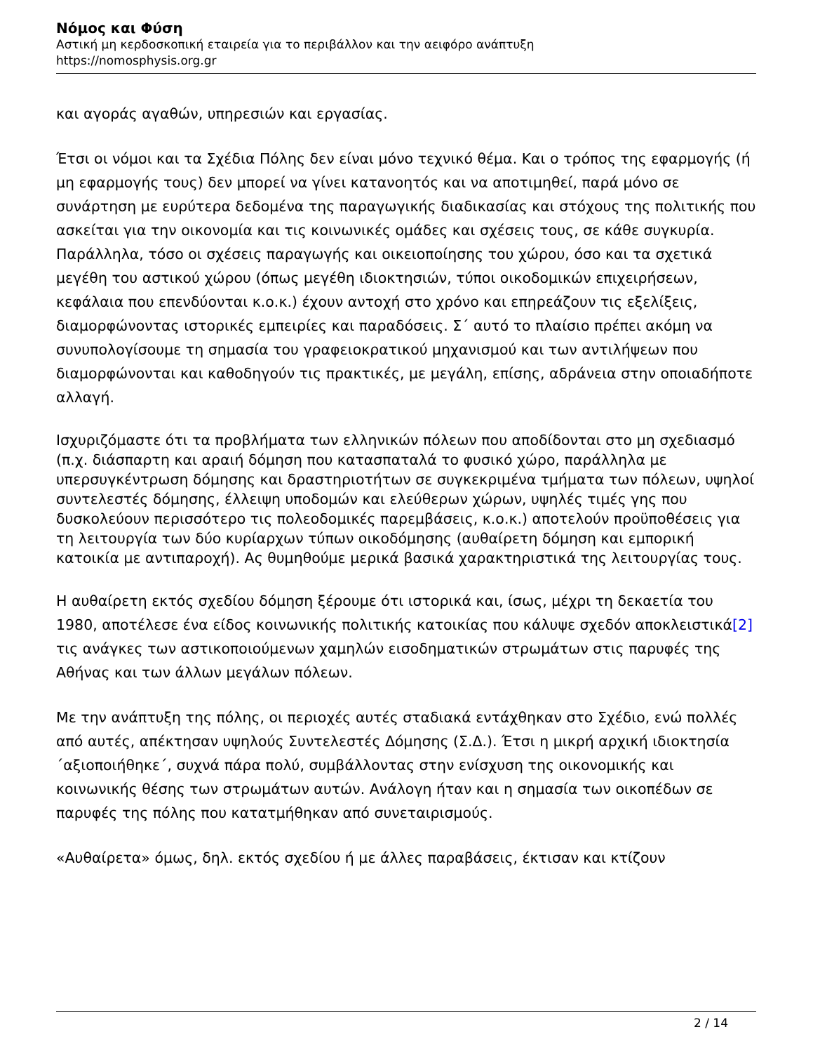Νόμος και Φύση
Αστική μη κερδοσκοπική εταιρεία για το περιβάλλον και την αειφόρο ανάπτυξη
https://nomosphysis.org.gr
και αγοράς αγαθών, υπηρεσιών και εργασίας.
Έτσι οι νόμοι και τα Σχέδια Πόλης δεν είναι μόνο τεχνικό θέμα. Και ο τρόπος της εφαρμογής (ή μη εφαρμογής τους) δεν μπορεί να γίνει κατανοητός και να αποτιμηθεί, παρά μόνο σε συνάρτηση με ευρύτερα δεδομένα της παραγωγικής διαδικασίας και στόχους της πολιτικής που ασκείται για την οικονομία και τις κοινωνικές ομάδες και σχέσεις τους, σε κάθε συγκυρία. Παράλληλα, τόσο οι σχέσεις παραγωγής και οικειοποίησης του χώρου, όσο και τα σχετικά μεγέθη του αστικού χώρου (όπως μεγέθη ιδιοκτησιών, τύποι οικοδομικών επιχειρήσεων, κεφάλαια που επενδύονται κ.ο.κ.) έχουν αντοχή στο χρόνο και επηρεάζουν τις εξελίξεις, διαμορφώνοντας ιστορικές εμπειρίες και παραδόσεις. Σ΄ αυτό το πλαίσιο πρέπει ακόμη να συνυπολογίσουμε τη σημασία του γραφειοκρατικού μηχανισμού και των αντιλήψεων που διαμορφώνονται και καθοδηγούν τις πρακτικές, με μεγάλη, επίσης, αδράνεια στην οποιαδήποτε αλλαγή.
Ισχυριζόμαστε ότι τα προβλήματα των ελληνικών πόλεων που αποδίδονται στο μη σχεδιασμό (π.χ. διάσπαρτη και αραιή δόμηση που κατασπαταλά το φυσικό χώρο, παράλληλα με υπερσυγκέντρωση δόμησης και δραστηριοτήτων σε συγκεκριμένα τμήματα των πόλεων, υψηλοί συντελεστές δόμησης, έλλειψη υποδομών και ελεύθερων χώρων, υψηλές τιμές γης που δυσκολεύουν περισσότερο τις πολεοδομικές παρεμβάσεις, κ.ο.κ.) αποτελούν προϋποθέσεις για τη λειτουργία των δύο κυρίαρχων τύπων οικοδόμησης (αυθαίρετη δόμηση και εμπορική κατοικία με αντιπαροχή). Ας θυμηθούμε μερικά βασικά χαρακτηριστικά της λειτουργίας τους.
Η αυθαίρετη εκτός σχεδίου δόμηση ξέρουμε ότι ιστορικά και, ίσως, μέχρι τη δεκαετία του 1980, αποτέλεσε ένα είδος κοινωνικής πολιτικής κατοικίας που κάλυψε σχεδόν αποκλειστικά[2] τις ανάγκες των αστικοποιούμενων χαμηλών εισοδηματικών στρωμάτων στις παρυφές της Αθήνας και των άλλων μεγάλων πόλεων.
Με την ανάπτυξη της πόλης, οι περιοχές αυτές σταδιακά εντάχθηκαν στο Σχέδιο, ενώ πολλές από αυτές, απέκτησαν υψηλούς Συντελεστές Δόμησης (Σ.Δ.). Έτσι η μικρή αρχική ιδιοκτησία ΄αξιοποιήθηκε΄, συχνά πάρα πολύ, συμβάλλοντας στην ενίσχυση της οικονομικής και κοινωνικής θέσης των στρωμάτων αυτών. Ανάλογη ήταν και η σημασία των οικοπέδων σε παρυφές της πόλης που κατατμήθηκαν από συνεταιρισμούς.
«Αυθαίρετα» όμως, δηλ. εκτός σχεδίου ή με άλλες παραβάσεις, έκτισαν και κτίζουν
2 / 14